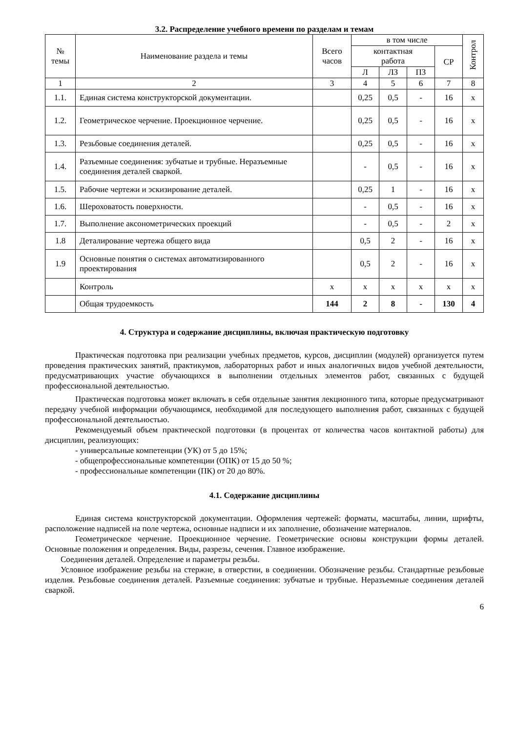3.2. Распределение учебного времени по разделам и темам
| № темы | Наименование раздела и темы | Всего часов | в том числе | | | | Контрол |
| --- | --- | --- | --- | --- | --- | --- | --- |
| | | | контактная работа | | | СР | |
| | | | Л | ЛЗ | ПЗ | | |
| 1 | 2 | 3 | 4 | 5 | 6 | 7 | 8 |
| 1.1. | Единая система конструкторской документации. | | 0,25 | 0,5 | - | 16 | х |
| 1.2. | Геометрическое черчение. Проекционное черчение. | | 0,25 | 0,5 | - | 16 | х |
| 1.3. | Резьбовые соединения деталей. | | 0,25 | 0,5 | - | 16 | х |
| 1.4. | Разъемные соединения: зубчатые и трубные. Неразъемные соединения деталей сваркой. | | - | 0,5 | - | 16 | х |
| 1.5. | Рабочие чертежи и эскизирование деталей. | | 0,25 | 1 | - | 16 | х |
| 1.6. | Шероховатость поверхности. | | - | 0,5 | - | 16 | х |
| 1.7. | Выполнение аксонометрических проекций | | - | 0,5 | - | 2 | х |
| 1.8 | Деталирование чертежа общего вида | | 0,5 | 2 | - | 16 | х |
| 1.9 | Основные понятия о системах автоматизированного проектирования | | 0,5 | 2 | - | 16 | х |
| | Контроль | х | х | х | х | х | х |
| | Общая трудоемкость | 144 | 2 | 8 | - | 130 | 4 |
4. Структура и содержание дисциплины, включая практическую подготовку
Практическая подготовка при реализации учебных предметов, курсов, дисциплин (модулей) организуется путем проведения практических занятий, практикумов, лабораторных работ и иных аналогичных видов учебной деятельности, предусматривающих участие обучающихся в выполнении отдельных элементов работ, связанных с будущей профессиональной деятельностью.
Практическая подготовка может включать в себя отдельные занятия лекционного типа, которые предусматривают передачу учебной информации обучающимся, необходимой для последующего выполнения работ, связанных с будущей профессиональной деятельностью.
Рекомендуемый объем практической подготовки (в процентах от количества часов контактной работы) для дисциплин, реализующих:
- универсальные компетенции (УК) от 5 до 15%;
- общепрофессиональные компетенции (ОПК) от 15 до 50 %;
- профессиональные компетенции (ПК) от 20 до 80%.
4.1. Содержание дисциплины
Единая система конструкторской документации. Оформления чертежей: форматы, масштабы, линии, шрифты, расположение надписей на поле чертежа, основные надписи и их заполнение, обозначение материалов.
Геометрическое черчение. Проекционное черчение. Геометрические основы конструкции формы деталей. Основные положения и определения. Виды, разрезы, сечения. Главное изображение.
Соединения деталей. Определение и параметры резьбы.
Условное изображение резьбы на стержне, в отверстии, в соединении. Обозначение резьбы. Стандартные резьбовые изделия. Резьбовые соединения деталей. Разъемные соединения: зубчатые и трубные. Неразъемные соединения деталей сваркой.
6